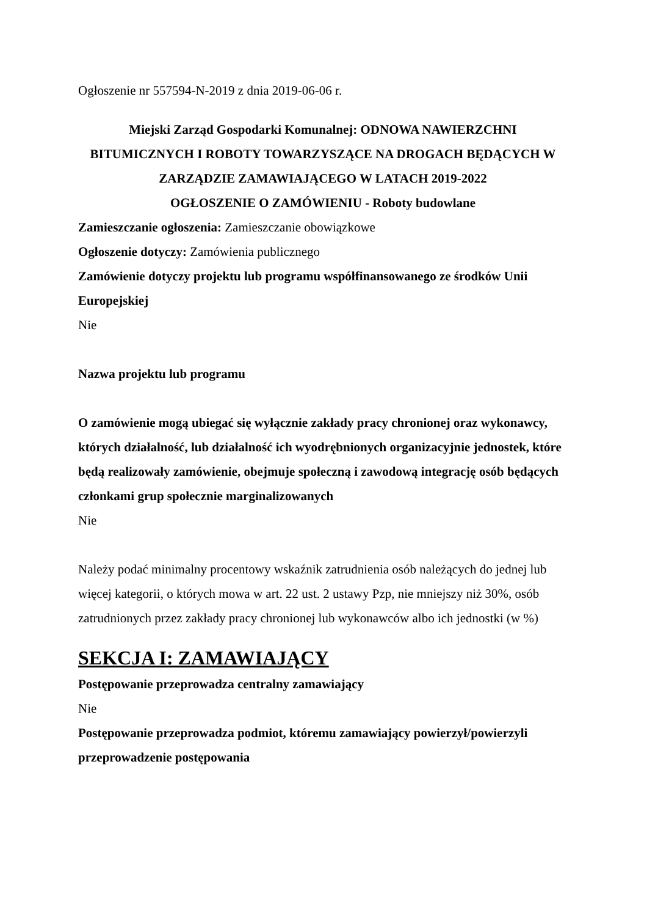Ogłoszenie nr 557594-N-2019 z dnia 2019-06-06 r.
Miejski Zarząd Gospodarki Komunalnej: ODNOWA NAWIERZCHNI BITUMICZNYCH I ROBOTY TOWARZYSZĄCE NA DROGACH BĘDĄCYCH W ZARZĄDZIE ZAMAWIAJĄCEGO W LATACH 2019-2022
OGŁOSZENIE O ZAMÓWIENIU - Roboty budowlane
Zamieszczanie ogłoszenia: Zamieszczanie obowiązkowe
Ogłoszenie dotyczy: Zamówienia publicznego
Zamówienie dotyczy projektu lub programu współfinansowanego ze środków Unii Europejskiej
Nie
Nazwa projektu lub programu
O zamówienie mogą ubiegać się wyłącznie zakłady pracy chronionej oraz wykonawcy, których działalność, lub działalność ich wyodrębnionych organizacyjnie jednostek, które będą realizowały zamówienie, obejmuje społeczną i zawodową integrację osób będących członkami grup społecznie marginalizowanych
Nie
Należy podać minimalny procentowy wskaźnik zatrudnienia osób należących do jednej lub więcej kategorii, o których mowa w art. 22 ust. 2 ustawy Pzp, nie mniejszy niż 30%, osób zatrudnionych przez zakłady pracy chronionej lub wykonawców albo ich jednostki (w %)
SEKCJA I: ZAMAWIAJĄCY
Postępowanie przeprowadza centralny zamawiający
Nie
Postępowanie przeprowadza podmiot, któremu zamawiający powierzył/powierzyli przeprowadzenie postępowania